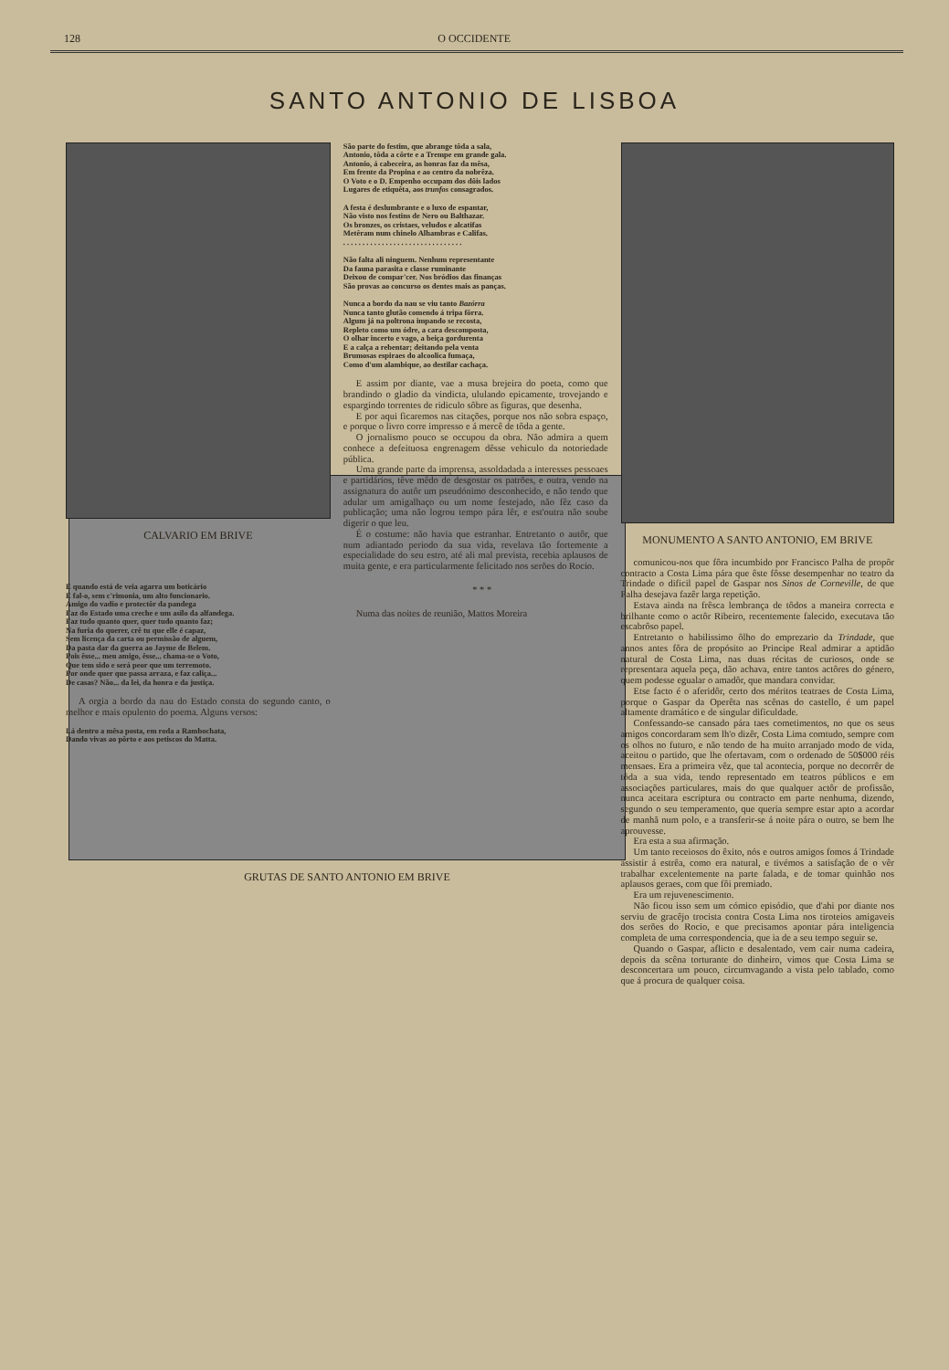128 O OCCIDENTE
SANTO ANTONIO DE LISBOA
CALVARIO EM BRIVE
E quando está de veia agarra um boticário
E fal-o, sem c'rimonia, um alto funcionario.
Amigo do vadio e protectôr da pandega
Faz do Estado uma creche e um asilo da alfandega.
Faz tudo quanto quer, quer tudo quanto faz;
Na furia do querer, crê tu que elle é capaz,
Sem licença da carta ou permissão de alguem,
Da pasta dar da guerra ao Jayme de Belem.
Pois êsse... meu amigo, êsse... chama-se o Voto,
Que tem sido e será peor que um terremoto.
Por onde quer que passa arraza, e faz caliça...
De casas? Não... da lei, da honra e da justiça.
A orgia a bordo da nau do Estado consta do segundo canto, o melhor e mais opulento do poema. Alguns versos:
Lá dentro a mêsa posta, em roda a Rambochata,
Dando vivas ao pôrto e aos petiscos do Matta.
São parte do festim, que abrange tôda a sala,
Antonio, tôda a côrte e a Trempe em grande gala.
Antonio, á cabeceira, as honras faz da mêsa,
Em frente da Propina e ao centro da nobrêza.
O Voto e o D. Empenho occupam dos dôis lados
Lugares de etiquêta, aos trunfos consagrados.
A festa é deslumbrante e o luxo de espantar,
Não visto nos festins de Nero ou Balthazar.
Os bronzes, os cristaes, veludos e alcatifas
Metêram num chinelo Alhambras e Califas.
. . . . . . . . . . . . . . . . . . . . . . . . . . . . . . .
Não falta ali ninguem. Nenhum representante
Da fauna parasita e classe ruminante
Deixou de compar'cer. Nos bródios das finanças
São provas ao concurso os dentes mais as panças.
Nunca a bordo da nau se viu tanto Bazórra
Nunca tanto glutão comendo á tripa fôrra.
Algum já na poltrona impando se recosta,
Repleto como um ódre, a cara descomposta,
O olhar incerto e vago, a beiça gordurenta
E a calça a rebentar; deitando pela venta
Brumosas espiraes do alcoolica fumaça,
Como d'um alambique, ao destilar cachaça.
E assim por diante, vae a musa brejeira do poeta, como que brandindo o gladio da vindicta, ululando epicamente, trovejando e espargindo torrentes de ridiculo sôbre as figuras, que desenha.
E por aqui ficaremos nas citações, porque nos não sobra espaço, e porque o livro corre impresso e á mercê de tôda a gente.
O jornalismo pouco se occupou da obra. Não admira a quem conhece a defeituosa engrenagem dêsse vehiculo da notoriedade pública.
Uma grande parte da imprensa, assoldadada a interesses pessoaes e partidários, têve mêdo de desgostar os patrões, e outra, vendo na assignatura do autôr um pseudónimo desconhecido, e não tendo que adular um amigalhaço ou um nome festejado, não fêz caso da publicação; uma não logrou tempo pára lêr, e est'outra não soube digerir o que leu.
É o costume: não havia que estranhar. Entretanto o autôr, que num adiantado periodo da sua vida, revelava tão fortemente a especialidade do seu estro, até ali mal prevista, recebia aplausos de muita gente, e era particularmente felicitado nos serões do Rocio.
* * *
Numa das noites de reunião, Mattos Moreira
MONUMENTO A SANTO ANTONIO, EM BRIVE
comunicou-nos que fôra incumbido por Francisco Palha de propôr contracto a Costa Lima pára que êste fôsse desempenhar no teatro da Trindade o dificil papel de Gaspar nos Sinos de Corneville, de que Palha desejava fazêr larga repetição.
Estava ainda na frêsca lembrança de tôdos a maneira correcta e brilhante como o actôr Ribeiro, recentemente falecido, executava tão escabrôso papel.
Entretanto o habilissimo ôlho do emprezario da Trindade, que annos antes fôra de propósito ao Principe Real admirar a aptidão natural de Costa Lima, nas duas récitas de curiosos, onde se representara aquela peça, dão achava, entre tantos actôres do género, quem podesse egualar o amadôr, que mandara convidar.
Etse facto é o aferidôr, certo dos méritos teatraes de Costa Lima, porque o Gaspar da Operêta nas scênas do castello, é um papel altamente dramático e de singular dificuldade.
Confessando-se cansado pára taes cometimentos, no que os seus amigos concordaram sem lh'o dizêr, Costa Lima comtudo, sempre com os olhos no futuro, e não tendo de ha muito arranjado modo de vida, aceitou o partido, que lhe ofertavam, com o ordenado de 50$000 réis mensaes. Era a primeira vêz, que tal acontecia, porque no decorrêr de tôda a sua vida, tendo representado em teatros públicos e em associações particulares, mais do que qualquer actôr de profissão, nunca aceitara escriptura ou contracto em parte nenhuma, dizendo, segundo o seu temperamento, que queria sempre estar apto a acordar de manhã num polo, e a transferir-se á noite pára o outro, se bem lhe aprouvesse.
Era esta a sua afirmação.
Um tanto receiosos do êxito, nós e outros amigos fomos á Trindade assistir á estrêa, como era natural, e tivémos a satisfação de o vêr trabalhar excelentemente na parte falada, e de tomar quinhão nos aplausos geraes, com que fôi premiado.
Era um rejuvenescimento.
Não ficou isso sem um cómico episódio, que d'ahi por diante nos serviu de gracêjo trocista contra Costa Lima nos tiroteios amigaveis dos serões do Rocio, e que precisamos apontar pára inteligencia completa de uma correspondencia, que ia de a seu tempo seguir se.
Quando o Gaspar, aflicto e desalentado, vem cair numa cadeira, depois da scêna torturante do dinheiro, vimos que Costa Lima se desconcertara um pouco, circumvagando a vista pelo tablado, como que á procura de qualquer coisa.
GRUTAS DE SANTO ANTONIO EM BRIVE